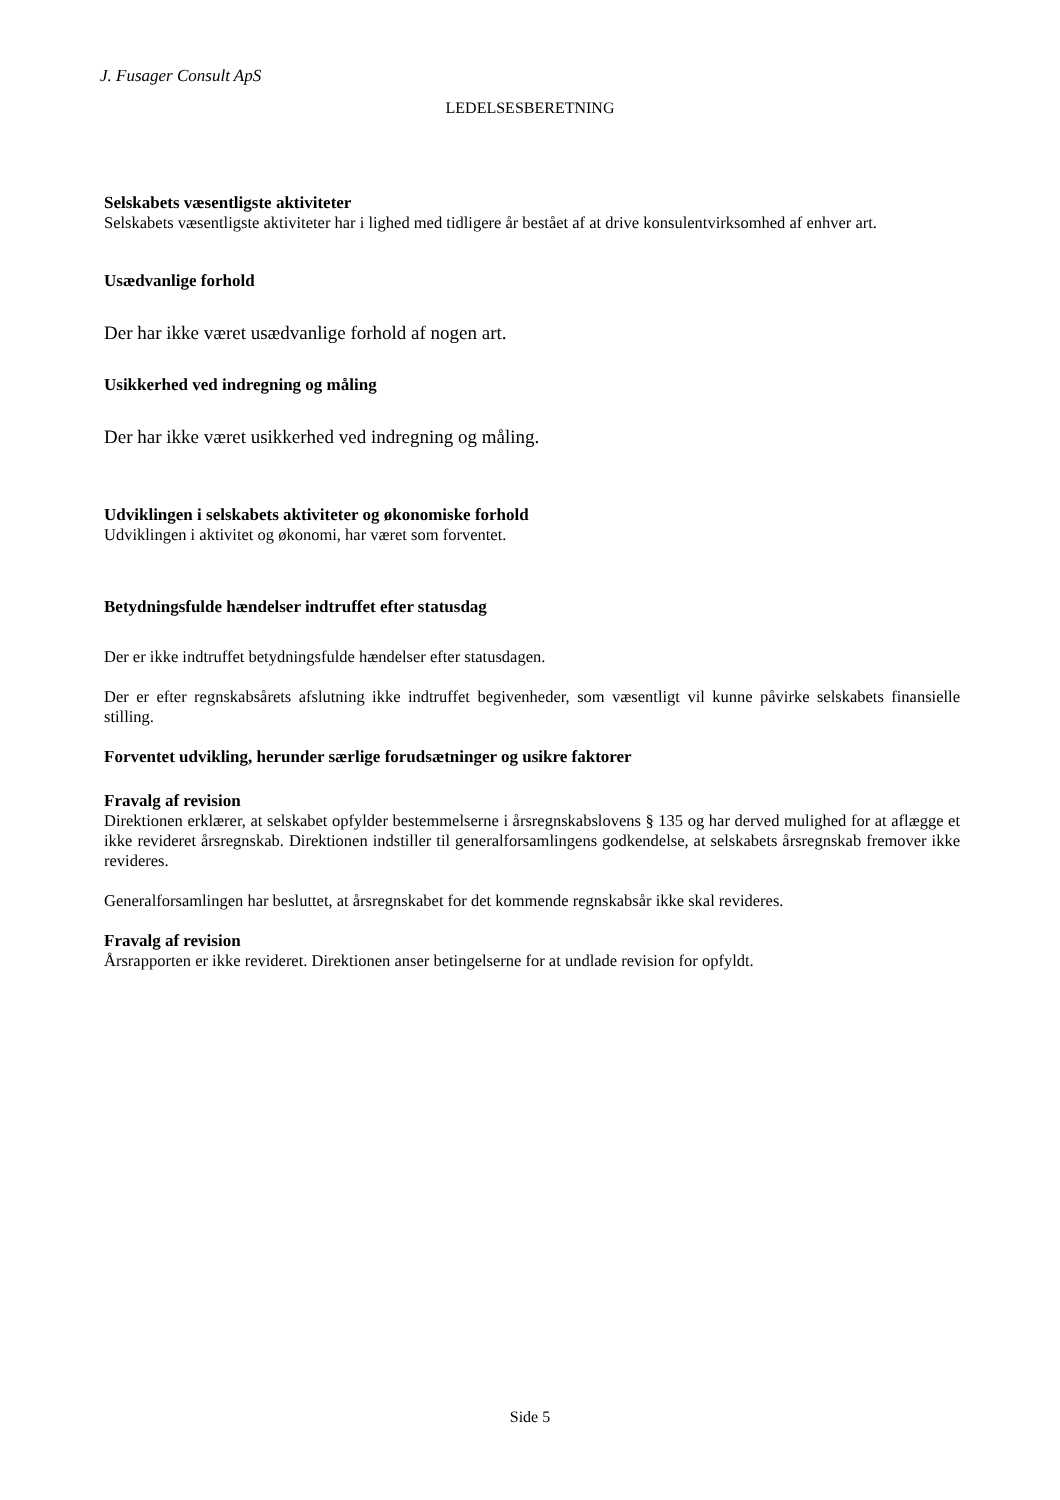J. Fusager Consult ApS
LEDELSESBERETNING
Selskabets væsentligste aktiviteter
Selskabets væsentligste aktiviteter har i lighed med tidligere år bestået af at drive konsulentvirksomhed af enhver art.
Usædvanlige forhold
Der har ikke været usædvanlige forhold af nogen art.
Usikkerhed ved indregning og måling
Der har ikke været usikkerhed ved indregning og måling.
Udviklingen i selskabets aktiviteter og økonomiske forhold
Udviklingen i aktivitet og økonomi, har været som forventet.
Betydningsfulde hændelser indtruffet efter statusdag
Der er ikke indtruffet betydningsfulde hændelser efter statusdagen.
Der er efter regnskabsårets afslutning ikke indtruffet begivenheder, som væsentligt vil kunne påvirke selskabets finansielle stilling.
Forventet udvikling, herunder særlige forudsætninger og usikre faktorer
Fravalg af revision
Direktionen erklærer, at selskabet opfylder bestemmelserne i årsregnskabslovens § 135 og har derved mulighed for at aflægge et ikke revideret årsregnskab. Direktionen indstiller til generalforsamlingens godkendelse, at selskabets årsregnskab fremover ikke revideres.
Generalforsamlingen har besluttet, at årsregnskabet for det kommende regnskabsår ikke skal revideres.
Fravalg af revision
Årsrapporten er ikke revideret. Direktionen anser betingelserne for at undlade revision for opfyldt.
Side 5